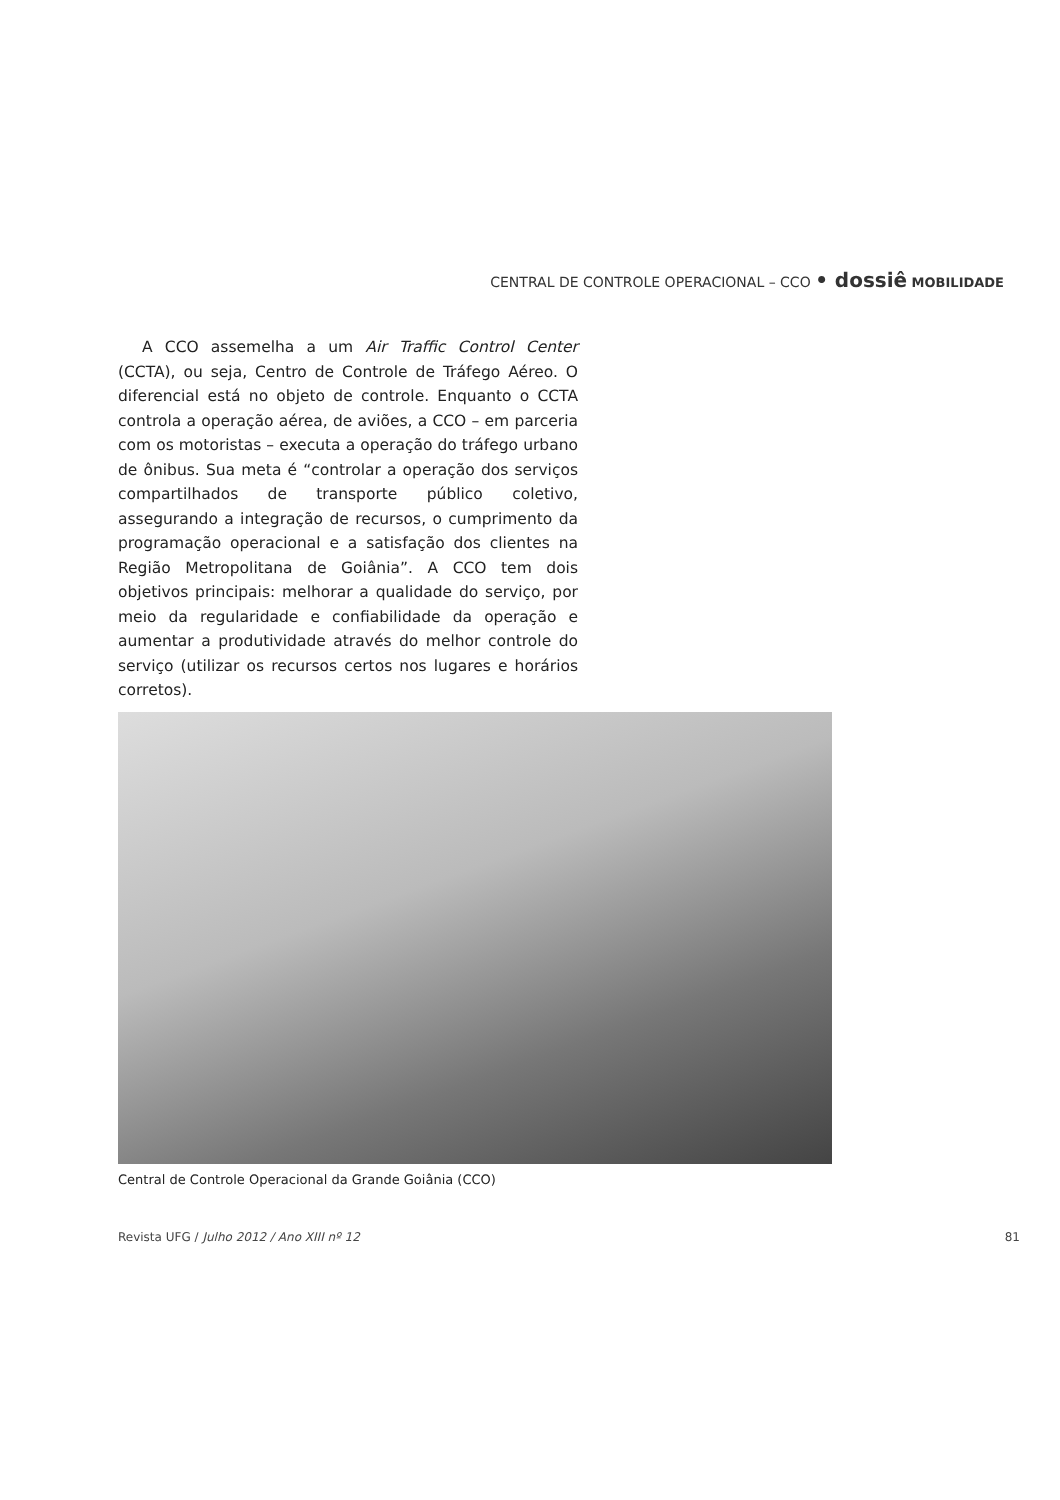CENTRAL DE CONTROLE OPERACIONAL – CCO • dossiê MOBILIDADE
A CCO assemelha a um Air Traffic Control Center (CCTA), ou seja, Centro de Controle de Tráfego Aéreo. O diferencial está no objeto de controle. Enquanto o CCTA controla a operação aérea, de aviões, a CCO – em parceria com os motoristas – executa a operação do tráfego urbano de ônibus. Sua meta é “controlar a operação dos serviços compartilhados de transporte público coletivo, assegurando a integração de recursos, o cumprimento da programação operacional e a satisfação dos clientes na Região Metropolitana de Goiânia”. A CCO tem dois objetivos principais: melhorar a qualidade do serviço, por meio da regularidade e confiabilidade da operação e aumentar a produtividade através do melhor controle do serviço (utilizar os recursos certos nos lugares e horários corretos).
Central de Controle Operacional da Grande Goiânia (CCO)
Revista UFG / Julho 2012 / Ano XIII nº 12 81